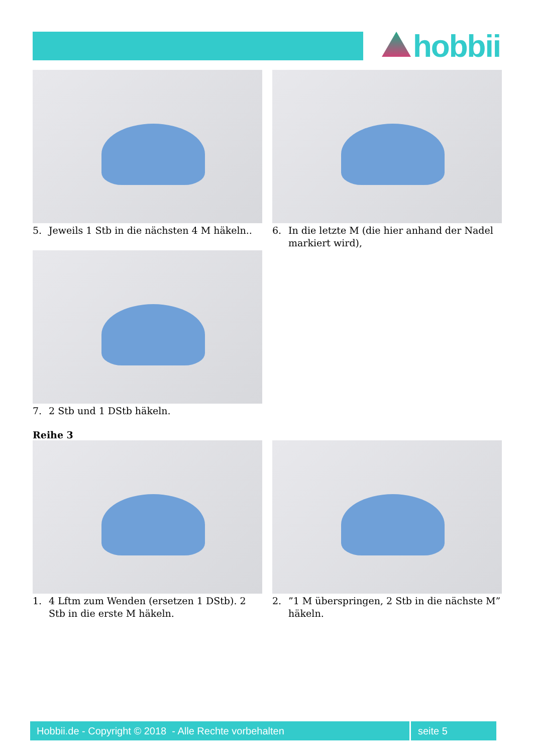hobbii
5. Jeweils 1 Stb in die nächsten 4 M häkeln.. 6. In die letzte M (die hier anhand der Nadel markiert wird),
7. 2 Stb und 1 DStb häkeln.
Reihe 3
1. 4 Lftm zum Wenden (ersetzen 1 DStb). 2 Stb in die erste M häkeln.
2.”1 M überspringen, 2 Stb in die nächste M” häkeln.
Hobbii.de - Copyright © 2018 - Alle Rechte vorbehalten seite 5